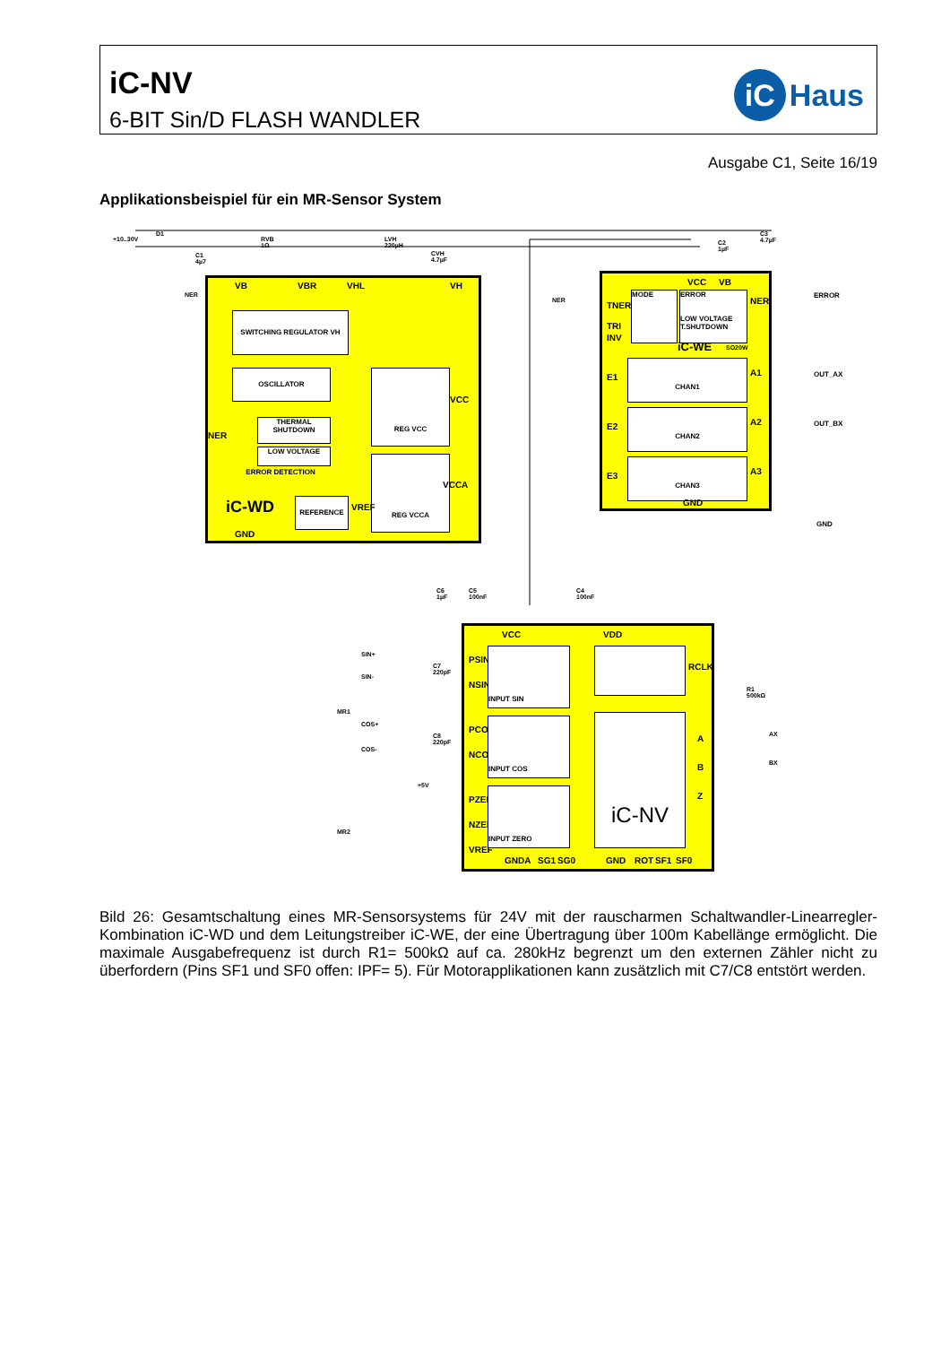iC-NV
6-BIT Sin/D FLASH WANDLER
iC Haus
Ausgabe C1, Seite 16/19
Applikationsbeispiel für ein MR-Sensor System
SWITCHING REGULATOR VH
OSCILLATOR
THERMAL SHUTDOWN
LOW VOLTAGE
ERROR DETECTION
REG VCC
REG VCCA
REFERENCE
iC-WD
VB VBR VHL VH
VCC
NER
VCCA
VREF
GND
VCC VB
TNER
TRI
INV
NER
MODE
ERROR
LOW VOLTAGE
T.SHUTDOWN
iC-WE SO20W
CHAN1
CHAN2
CHAN3
E1
E2
E3
A1
A2
A3
GND
ERROR
OUT_AX
OUT_BX
GND
VCC VDD
PSIN
NSIN
PCOS
NCOS
PZER
NZER
VREF
INPUT SIN
INPUT COS
INPUT ZERO
iC-NV
RCLK
A
B
Z
GNDA SG1 SG0 GND ROT SF1 SF0
+10..30V
D1
C1 4µ7
RVB 1Ω LVH 220µH
CVH 4.7µF
NER
NER
C2 1µF
C3 4.7µF
C6 1µF C5 100nF C4 100nF
SIN+
SIN-
C7 220pF
MR1
COS+
COS-
C8 220pF
MR2
+5V
R1 500kΩ
AX
BX
Bild 26: Gesamtschaltung eines MR-Sensorsystems für 24V mit der rauscharmen Schaltwandler-Linearregler-Kombination iC-WD und dem Leitungstreiber iC-WE, der eine Übertragung über 100m Kabellänge ermöglicht. Die maximale Ausgabefrequenz ist durch R1= 500kΩ auf ca. 280kHz begrenzt um den externen Zähler nicht zu überfordern (Pins SF1 und SF0 offen: IPF= 5). Für Motorapplikationen kann zusätzlich mit C7/C8 entstört werden.